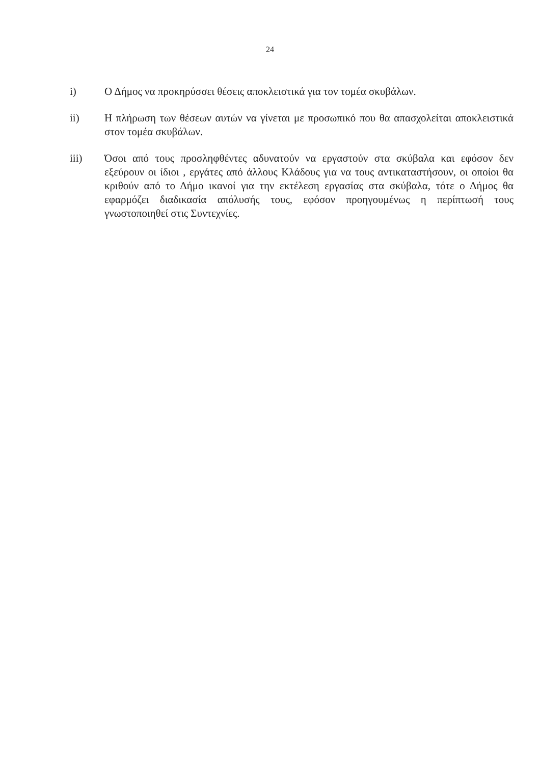24
i) Ο Δήμος να προκηρύσσει θέσεις αποκλειστικά για τον τομέα σκυβάλων.
ii) Η πλήρωση των θέσεων αυτών να γίνεται με προσωπικό που θα απασχολείται αποκλειστικά στον τομέα σκυβάλων.
iii) Όσοι από τους προσληφθέντες αδυνατούν να εργαστούν στα σκύβαλα και εφόσον δεν εξεύρουν οι ίδιοι , εργάτες από άλλους Κλάδους για να τους αντικαταστήσουν, οι οποίοι θα κριθούν από το Δήμο ικανοί για την εκτέλεση εργασίας στα σκύβαλα, τότε ο Δήμος θα εφαρμόζει διαδικασία απόλυσής τους, εφόσον προηγουμένως η περίπτωσή τους γνωστοποιηθεί στις Συντεχνίες.